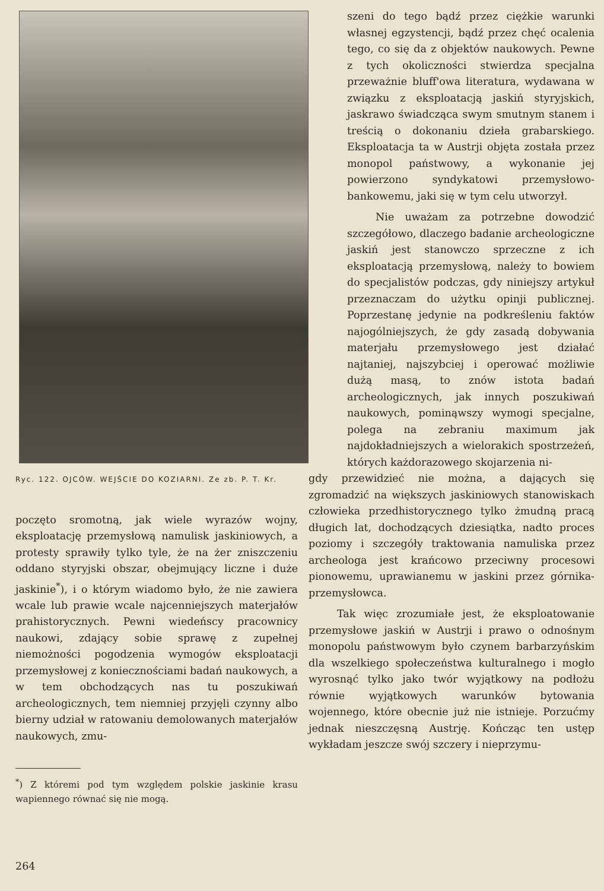Ryc. 122. OJCÓW. WEJŚCIE DO KOZIARNI. Ze zb. P. T. Kr.
poczęto sromotną, jak wiele wyrazów wojny, eksploatację przemysłową namulisk jaskiniowych, a protesty sprawiły tylko tyle, że na żer zniszczeniu oddano styryjski obszar, obejmujący liczne i duże jaskinie<sup>*</sup>), i o którym wiadomo było, że nie zawiera wcale lub prawie wcale najcenniejszych materjałów prahistorycznych. Pewni wiedeńscy pracownicy naukowi, zdający sobie sprawę z zupełnej niemożności pogodzenia wymogów eksploatacji przemysłowej z koniecznościami badań naukowych, a w tem obchodzących nas tu poszukiwań archeologicznych, tem niemniej przyjęli czynny albo bierny udział w ratowaniu demolowanych materjałów naukowych, zmu-
<sup>*</sup>) Z któremi pod tym względem polskie jaskinie krasu wapiennego równać się nie mogą.
szeni do tego bądź przez ciężkie warunki własnej egzystencji, bądź przez chęć ocalenia tego, co się da z objektów naukowych. Pewne z tych okoliczności stwierdza specjalna przeważnie bluff'owa literatura, wydawana w związku z eksploatacją jaskiń styryjskich, jaskrawo świadcząca swym smutnym stanem i treścią o dokonaniu dzieła grabarskiego. Eksploatacja ta w Austrji objęta została przez monopol państwowy, a wykonanie jej powierzono syndykatowi przemysłowo-bankowemu, jaki się w tym celu utworzył.
Nie uważam za potrzebne dowodzić szczegółowo, dlaczego badanie archeologiczne jaskiń jest stanowczo sprzeczne z ich eksploatacją przemysłową, należy to bowiem do specjalistów podczas, gdy niniejszy artykuł przeznaczam do użytku opinji publicznej. Poprzestanę jedynie na podkreśleniu faktów najogólniejszych, że gdy zasadą dobywania materjału przemysłowego jest działać najtaniej, najszybciej i operować możliwie dużą masą, to znów istota badań archeologicznych, jak innych poszukiwań naukowych, pominąwszy wymogi specjalne, polega na zebraniu maximum jak najdokładniejszych a wielorakich spostrzeżeń, których każdorazowego skojarzenia ni-
gdy przewidzieć nie można, a dających się zgromadzić na większych jaskiniowych stanowiskach człowieka przedhistorycznego tylko żmudną pracą długich lat, dochodzących dziesiątka, nadto proces poziomy i szczegóły traktowania namuliska przez archeologa jest krańcowo przeciwny procesowi pionowemu, uprawianemu w jaskini przez górnika-przemysłowca.
Tak więc zrozumiałe jest, że eksploatowanie przemysłowe jaskiń w Austrji i prawo o odnośnym monopolu państwowym było czynem barbarzyńskim dla wszelkiego społeczeństwa kulturalnego i mogło wyrosnąć tylko jako twór wyjątkowy na podłożu równie wyjątkowych warunków bytowania wojennego, które obecnie już nie istnieje. Porzućmy jednak nieszczęsną Austrję. Kończąc ten ustęp wykładam jeszcze swój szczery i nieprzymu-
264